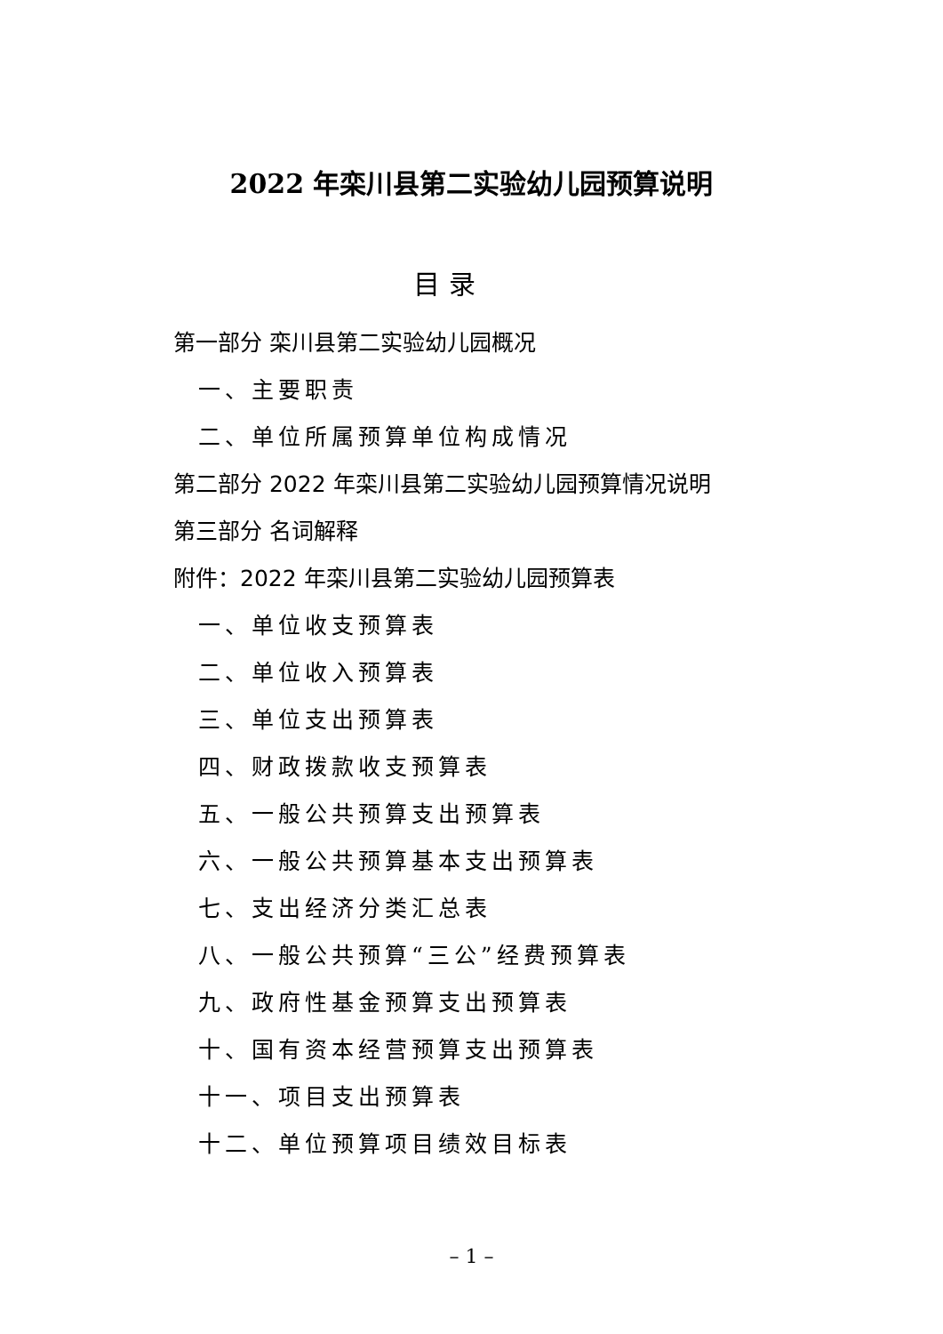2022 年栾川县第二实验幼儿园预算说明
目 录
第一部分 栾川县第二实验幼儿园概况
一、主要职责
二、单位所属预算单位构成情况
第二部分 2022 年栾川县第二实验幼儿园预算情况说明
第三部分 名词解释
附件：2022 年栾川县第二实验幼儿园预算表
一、单位收支预算表
二、单位收入预算表
三、单位支出预算表
四、财政拨款收支预算表
五、一般公共预算支出预算表
六、一般公共预算基本支出预算表
七、支出经济分类汇总表
八、一般公共预算“三公”经费预算表
九、政府性基金预算支出预算表
十、国有资本经营预算支出预算表
十一、项目支出预算表
十二、单位预算项目绩效目标表
– 1 –